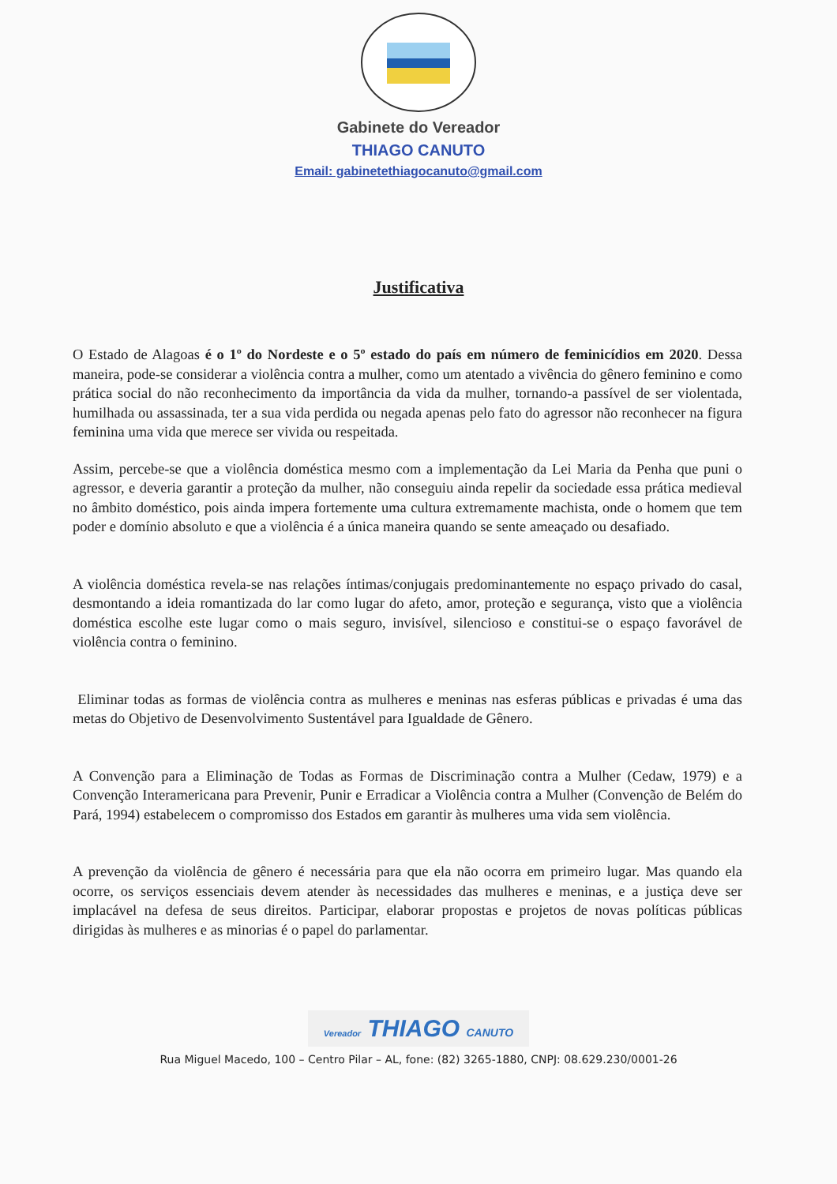Gabinete do Vereador
THIAGO CANUTO
Email: gabinetethiagocanuto@gmail.com
Justificativa
O Estado de Alagoas é o 1º do Nordeste e o 5º estado do país em número de feminicídios em 2020. Dessa maneira, pode-se considerar a violência contra a mulher, como um atentado a vivência do gênero feminino e como prática social do não reconhecimento da importância da vida da mulher, tornando-a passível de ser violentada, humilhada ou assassinada, ter a sua vida perdida ou negada apenas pelo fato do agressor não reconhecer na figura feminina uma vida que merece ser vivida ou respeitada.
Assim, percebe-se que a violência doméstica mesmo com a implementação da Lei Maria da Penha que puni o agressor, e deveria garantir a proteção da mulher, não conseguiu ainda repelir da sociedade essa prática medieval no âmbito doméstico, pois ainda impera fortemente uma cultura extremamente machista, onde o homem que tem poder e domínio absoluto e que a violência é a única maneira quando se sente ameaçado ou desafiado.
A violência doméstica revela-se nas relações íntimas/conjugais predominantemente no espaço privado do casal, desmontando a ideia romantizada do lar como lugar do afeto, amor, proteção e segurança, visto que a violência doméstica escolhe este lugar como o mais seguro, invisível, silencioso e constitui-se o espaço favorável de violência contra o feminino.
Eliminar todas as formas de violência contra as mulheres e meninas nas esferas públicas e privadas é uma das metas do Objetivo de Desenvolvimento Sustentável para Igualdade de Gênero.
A Convenção para a Eliminação de Todas as Formas de Discriminação contra a Mulher (Cedaw, 1979) e a Convenção Interamericana para Prevenir, Punir e Erradicar a Violência contra a Mulher (Convenção de Belém do Pará, 1994) estabelecem o compromisso dos Estados em garantir às mulheres uma vida sem violência.
A prevenção da violência de gênero é necessária para que ela não ocorra em primeiro lugar. Mas quando ela ocorre, os serviços essenciais devem atender às necessidades das mulheres e meninas, e a justiça deve ser implacável na defesa de seus direitos. Participar, elaborar propostas e projetos de novas políticas públicas dirigidas às mulheres e as minorias é o papel do parlamentar.
Vereador THIAGO CANUTO
Rua Miguel Macedo, 100 – Centro Pilar – AL, fone: (82) 3265-1880, CNPJ: 08.629.230/0001-26